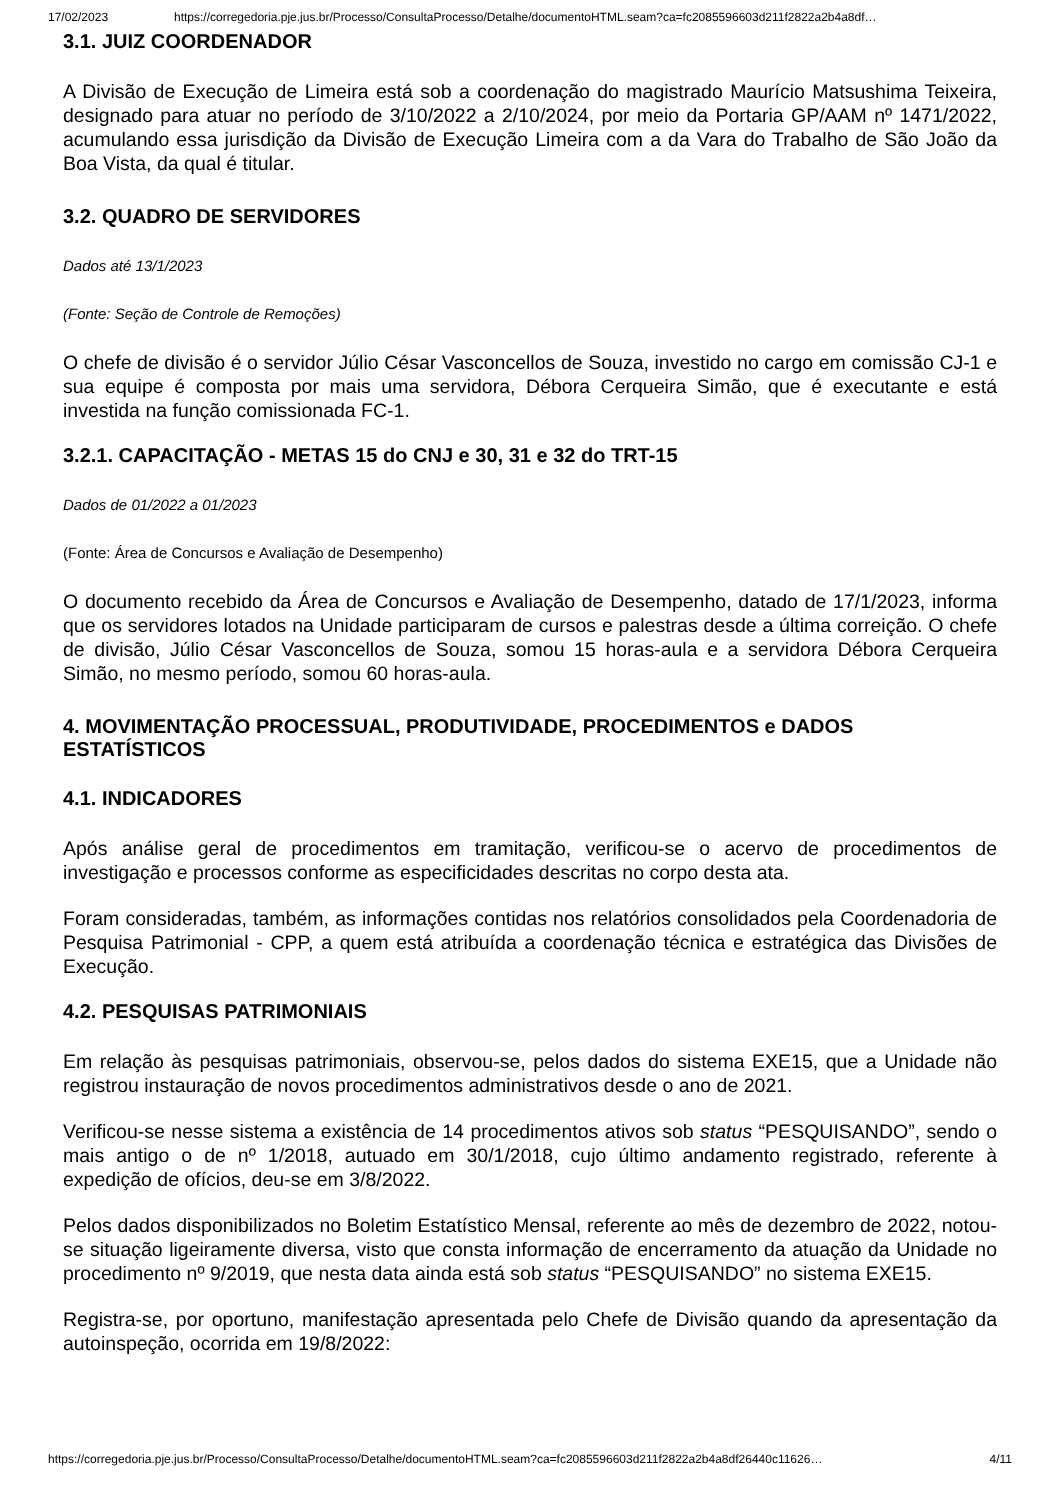17/02/2023 https://corregedoria.pje.jus.br/Processo/ConsultaProcesso/Detalhe/documentoHTML.seam?ca=fc2085596603d211f2822a2b4a8df…
3.1. JUIZ COORDENADOR
A Divisão de Execução de Limeira está sob a coordenação do magistrado Maurício Matsushima Teixeira, designado para atuar no período de 3/10/2022 a 2/10/2024, por meio da Portaria GP/AAM nº 1471/2022, acumulando essa jurisdição da Divisão de Execução Limeira com a da Vara do Trabalho de São João da Boa Vista, da qual é titular.
3.2. QUADRO DE SERVIDORES
Dados até 13/1/2023
(Fonte: Seção de Controle de Remoções)
O chefe de divisão é o servidor Júlio César Vasconcellos de Souza, investido no cargo em comissão CJ-1 e sua equipe é composta por mais uma servidora, Débora Cerqueira Simão, que é executante e está investida na função comissionada FC-1.
3.2.1. CAPACITAÇÃO - METAS 15 do CNJ e 30, 31 e 32 do TRT-15
Dados de 01/2022 a 01/2023
(Fonte: Área de Concursos e Avaliação de Desempenho)
O documento recebido da Área de Concursos e Avaliação de Desempenho, datado de 17/1/2023, informa que os servidores lotados na Unidade participaram de cursos e palestras desde a última correição. O chefe de divisão, Júlio César Vasconcellos de Souza, somou 15 horas-aula e a servidora Débora Cerqueira Simão, no mesmo período, somou 60 horas-aula.
4. MOVIMENTAÇÃO PROCESSUAL, PRODUTIVIDADE, PROCEDIMENTOS e DADOS ESTATÍSTICOS
4.1. INDICADORES
Após análise geral de procedimentos em tramitação, verificou-se o acervo de procedimentos de investigação e processos conforme as especificidades descritas no corpo desta ata.
Foram consideradas, também, as informações contidas nos relatórios consolidados pela Coordenadoria de Pesquisa Patrimonial - CPP, a quem está atribuída a coordenação técnica e estratégica das Divisões de Execução.
4.2. PESQUISAS PATRIMONIAIS
Em relação às pesquisas patrimoniais, observou-se, pelos dados do sistema EXE15, que a Unidade não registrou instauração de novos procedimentos administrativos desde o ano de 2021.
Verificou-se nesse sistema a existência de 14 procedimentos ativos sob status “PESQUISANDO”, sendo o mais antigo o de nº 1/2018, autuado em 30/1/2018, cujo último andamento registrado, referente à expedição de ofícios, deu-se em 3/8/2022.
Pelos dados disponibilizados no Boletim Estatístico Mensal, referente ao mês de dezembro de 2022, notou-se situação ligeiramente diversa, visto que consta informação de encerramento da atuação da Unidade no procedimento nº 9/2019, que nesta data ainda está sob status “PESQUISANDO” no sistema EXE15.
Registra-se, por oportuno, manifestação apresentada pelo Chefe de Divisão quando da apresentação da autoinspeção, ocorrida em 19/8/2022:
https://corregedoria.pje.jus.br/Processo/ConsultaProcesso/Detalhe/documentoHTML.seam?ca=fc2085596603d211f2822a2b4a8df26440c11626… 4/11